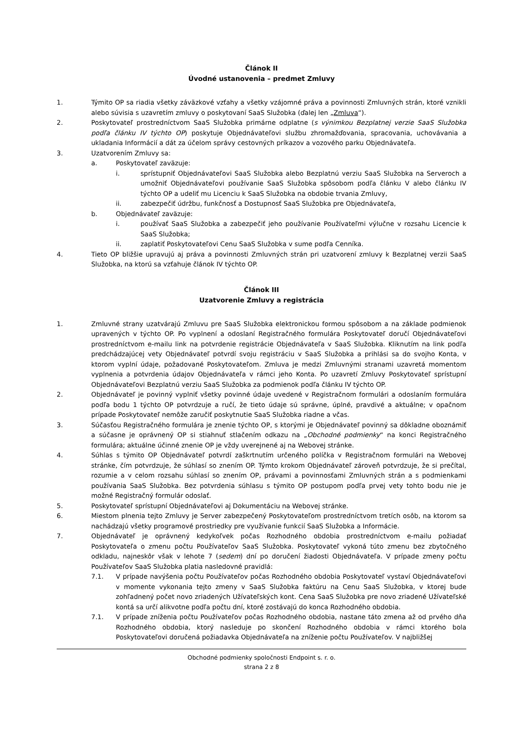Článok II
Úvodné ustanovenia – predmet Zmluvy
1. Týmito OP sa riadia všetky záväzkové vzťahy a všetky vzájomné práva a povinnosti Zmluvných strán, ktoré vznikli alebo súvisia s uzavretím zmluvy o poskytovaní SaaS Služobka (ďalej len „Zmluva“).
2. Poskytovateľ prostredníctvom SaaS Služobka primárne odplatne (s výnimkou Bezplatnej verzie SaaS Služobka podľa článku IV týchto OP) poskytuje Objednávateľovi službu zhromažďovania, spracovania, uchovávania a ukladania Informácií a dát za účelom správy cestovných príkazov a vozového parku Objednávateľa.
3. Uzatvorením Zmluvy sa:
a. Poskytovateľ zaväzuje:
i. sprístupniť Objednávateľovi SaaS Služobka alebo Bezplatnú verziu SaaS Služobka na Serveroch a umožniť Objednávateľovi používanie SaaS Služobka spôsobom podľa článku V alebo článku IV týchto OP a udeliť mu Licenciu k SaaS Služobka na obdobie trvania Zmluvy,
ii. zabezpečiť údržbu, funkčnosť a Dostupnosť SaaS Služobka pre Objednávateľa,
b. Objednávateľ zaväzuje:
i. používať SaaS Služobka a zabezpečiť jeho používanie Používateľmi výlučne v rozsahu Licencie k SaaS Služobka;
ii. zaplatiť Poskytovateľovi Cenu SaaS Služobka v sume podľa Cenníka.
4. Tieto OP bližšie upravujú aj práva a povinnosti Zmluvných strán pri uzatvorení zmluvy k Bezplatnej verzii SaaS Služobka, na ktorú sa vzťahuje článok IV týchto OP.
Článok III
Uzatvorenie Zmluvy a registrácia
1. Zmluvné strany uzatvárajú Zmluvu pre SaaS Služobka elektronickou formou spôsobom a na základe podmienok upravených v týchto OP. Po vyplnení a odoslaní Registračného formulára Poskytovateľ doručí Objednávateľovi prostredníctvom e-mailu link na potvrdenie registrácie Objednávateľa v SaaS Služobka. Kliknutím na link podľa predchádzajúcej vety Objednávateľ potvrdí svoju registráciu v SaaS Služobka a prihlási sa do svojho Konta, v ktorom vyplní údaje, požadované Poskytovateľom. Zmluva je medzi Zmluvnými stranami uzavretá momentom vyplnenia a potvrdenia údajov Objednávateľa v rámci jeho Konta. Po uzavretí Zmluvy Poskytovateľ sprístupní Objednávateľovi Bezplatnú verziu SaaS Služobka za podmienok podľa článku IV týchto OP.
2. Objednávateľ je povinný vyplniť všetky povinné údaje uvedené v Registračnom formulári a odoslaním formulára podľa bodu 1 týchto OP potvrdzuje a ručí, že tieto údaje sú správne, úplné, pravdivé a aktuálne; v opačnom prípade Poskytovateľ nemôže zaručiť poskytnutie SaaS Služobka riadne a včas.
3. Súčasťou Registračného formulára je znenie týchto OP, s ktorými je Objednávateľ povinný sa dôkladne oboznámiť a súčasne je oprávnený OP si stiahnuť stlačením odkazu na „Obchodné podmienky“ na konci Registračného formulára; aktuálne účinné znenie OP je vždy uverejnené aj na Webovej stránke.
4. Súhlas s týmito OP Objednávateľ potvrdí zaškrtnutím určeného políčka v Registračnom formulári na Webovej stránke, čím potvrdzuje, že súhlasí so znením OP. Týmto krokom Objednávateľ zároveň potvrdzuje, že si prečítal, rozumie a v celom rozsahu súhlasí so znením OP, právami a povinnosťami Zmluvných strán a s podmienkami používania SaaS Služobka. Bez potvrdenia súhlasu s týmito OP postupom podľa prvej vety tohto bodu nie je možné Registračný formulár odoslať.
5. Poskytovateľ sprístupní Objednávateľovi aj Dokumentáciu na Webovej stránke.
6. Miestom plnenia tejto Zmluvy je Server zabezpečený Poskytovateľom prostredníctvom tretích osôb, na ktorom sa nachádzajú všetky programové prostriedky pre využívanie funkcií SaaS Služobka a Informácie.
7. Objednávateľ je oprávnený kedykoľvek počas Rozhodného obdobia prostredníctvom e-mailu požiadať Poskytovateľa o zmenu počtu Používateľov SaaS Služobka. Poskytovateľ vykoná túto zmenu bez zbytočného odkladu, najneskôr však v lehote 7 (sedem) dní po doručení žiadosti Objednávateľa. V prípade zmeny počtu Používateľov SaaS Služobka platia nasledovné pravidlá:
7.1. V prípade navýšenia počtu Používateľov počas Rozhodného obdobia Poskytovateľ vystaví Objednávateľovi v momente vykonania tejto zmeny v SaaS Služobka faktúru na Cenu SaaS Služobka, v ktorej bude zohľadnený počet novo zriadených Užívateľských kont. Cena SaaS Služobka pre novo zriadené Užívateľské kontá sa určí alikvotne podľa počtu dní, ktoré zostávajú do konca Rozhodného obdobia.
7.1. V prípade zníženia počtu Používateľov počas Rozhodného obdobia, nastane táto zmena až od prvého dňa Rozhodného obdobia, ktorý nasleduje po skončení Rozhodného obdobia v rámci ktorého bola Poskytovateľovi doručená požiadavka Objednávateľa na zníženie počtu Používateľov. V najbližšej
Obchodné podmienky spoločnosti Endpoint s. r. o.
strana 2 z 8